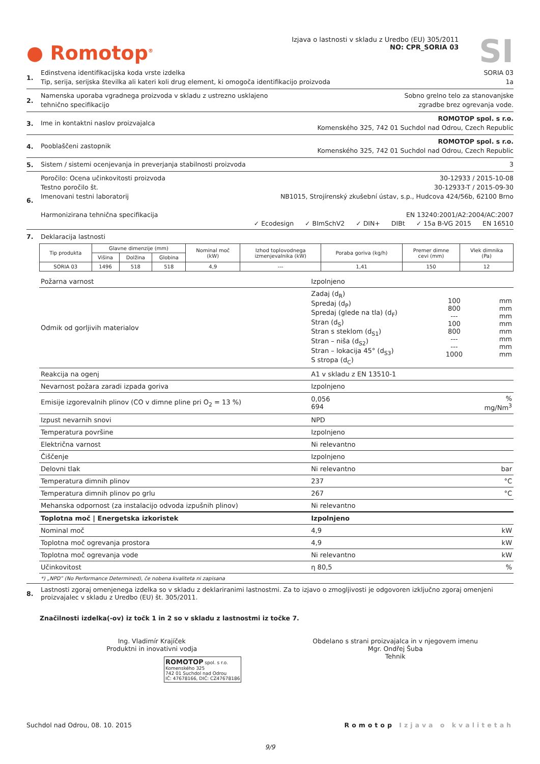● Romotop<sup>®</sup>
Izjava o lastnosti v skladu z Uredbo (EU) 305/2011
NO: CPR_SORIA 03
SI
1.
Edinstvena identifikacijska koda vrste izdelka SORIA 03
Tip, serija, serijska številka ali kateri koli drug element, ki omogoča identifikacijo proizvoda 1a
2.
Namenska uporaba vgradnega proizvoda v skladu z ustrezno usklajeno
tehnično specifikacijo Sobno grelno telo za stanovanjske
zgradbe brez ogrevanja vode.
3.
Ime in kontaktni naslov proizvajalca ROMOTOP spol. s r.o.
Komenského 325, 742 01 Suchdol nad Odrou, Czech Republic
4.
Pooblaščeni zastopnik ROMOTOP spol. s r.o.
Komenského 325, 742 01 Suchdol nad Odrou, Czech Republic
5.
Sistem / sistemi ocenjevanja in preverjanja stabilnosti proizvoda 3
6.
Poročilo: Ocena učinkovitosti proizvoda 30-12933 / 2015-10-08
Testno poročilo št. 30-12933-T / 2015-09-30
Imenovani testni laboratorij NB1015, Strojírenský zkušební ústav, s.p., Hudcova 424/56b, 62100 Brno
Harmonizirana tehnična specifikacija EN 13240:2001/A2:2004/AC:2007
✓ Ecodesign ✓ BImSchV2 ✓ DIN+ DIBt ✓ 15a B-VG 2015 EN 16510
7. Deklaracija lastnosti
| Tip produkta | Glavne dimenzije (mm) | | | Nominal moč (kW) | Izhod toplovodnega izmenjevalnika (kW) | Poraba goriva (kg/h) | Premer dimne cevi (mm) | Vlek dimnika (Pa) |
| --- | --- | --- | --- | --- | --- | --- | --- | --- |
| | Višina | Dolžina | Globina | | | | | |
| SORIA 03 | 1496 | 518 | 518 | 4,9 | --- | 1,41 | 150 | 12 |
| Požarna varnost | Izpolnjeno | | |
| Odmik od gorljivih materialov | Zadaj (d<sub>R</sub>) Spredaj (d<sub>P</sub>) Spredaj (glede na tla) (d<sub>F</sub>) Stran (d<sub>S</sub>) Stran s steklom (d<sub>S1</sub>) Stran – niša (d<sub>S2</sub>) Stran – lokacija 45° (d<sub>S3</sub>) S stropa (d<sub>C</sub>) | 100 800 --- 100 800 --- --- 1000 | mm mm mm mm mm mm mm mm |
| Reakcija na ogenj | A1 v skladu z EN 13510-1 | | |
| Nevarnost požara zaradi izpada goriva | Izpolnjeno | | |
| Emisije izgorevalnih plinov (CO v dimne pline pri O<sub>2</sub> = 13 %) | 0,056 694 | | % mg/Nm<sup>3</sup> |
| Izpust nevarnih snovi | NPD | | |
| Temperatura površine | Izpolnjeno | | |
| Električna varnost | Ni relevantno | | |
| Čiščenje | Izpolnjeno | | |
| Delovni tlak | Ni relevantno | | bar |
| Temperatura dimnih plinov | 237 | | °C |
| Temperatura dimnih plinov po grlu | 267 | | °C |
| Mehanska odpornost (za instalacijo odvoda izpušnih plinov) | Ni relevantno | | |
| Toplotna moč / Energetska izkoristek | Izpolnjeno | | |
| Nominal moč | 4,9 | | kW |
| Toplotna moč ogrevanja prostora | 4,9 | | kW |
| Toplotna moč ogrevanja vode | Ni relevantno | | kW |
| Učinkovitost | η 80,5 | | % |
*) „NPD” (No Performance Determined), če nobena kvaliteta ni zapisana
8. Lastnosti zgoraj omenjenega izdelka so v skladu z deklariranimi lastnostmi. Za to izjavo o zmogljivosti je odgovoren izključno zgoraj omenjeni proizvajalec v skladu z Uredbo (EU) št. 305/2011.
Značilnosti izdelka(-ov) iz točk 1 in 2 so v skladu z lastnostmi iz točke 7.
Ing. Vladimír Krajíček
Produktni in inovativni vodja
ROMOTOP spol. s r.o.
Komenského 325
742 01 Suchdol nad Odrou
IČ: 47678166, DIČ: CZ47678186
Obdelano s strani proizvajalca in v njegovem imenu
Mgr. Ondřej Šuba
Tehnik
Suchdol nad Odrou, 08. 10. 2015 Romotop Izjava o kvalitetah
9/9